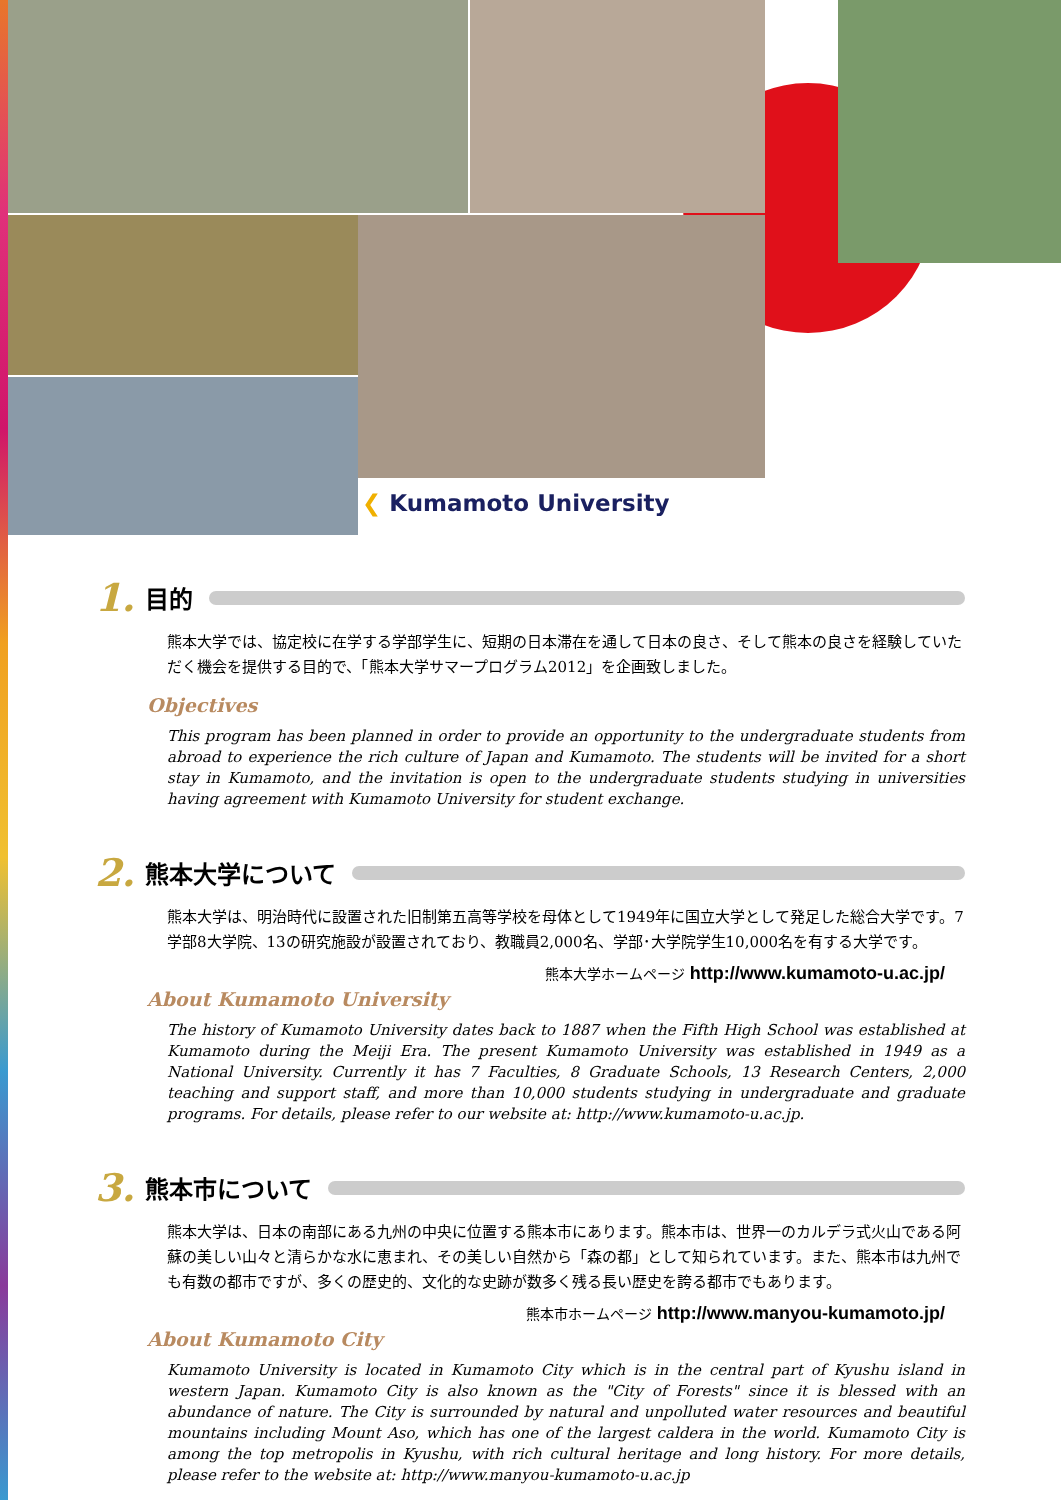❮ Kumamoto University
1. 目的
熊本大学では、協定校に在学する学部学生に、短期の日本滞在を通して日本の良さ、そして熊本の良さを経験していただく機会を提供する目的で、「熊本大学サマープログラム2012」を企画致しました。
Objectives
This program has been planned in order to provide an opportunity to the undergraduate students from abroad to experience the rich culture of Japan and Kumamoto. The students will be invited for a short stay in Kumamoto, and the invitation is open to the undergraduate students studying in universities having agreement with Kumamoto University for student exchange.
2. 熊本大学について
熊本大学は、明治時代に設置された旧制第五高等学校を母体として1949年に国立大学として発足した総合大学です。7学部8大学院、13の研究施設が設置されており、教職員2,000名、学部･大学院学生10,000名を有する大学です。
熊本大学ホームページ http://www.kumamoto-u.ac.jp/
About Kumamoto University
The history of Kumamoto University dates back to 1887 when the Fifth High School was established at Kumamoto during the Meiji Era. The present Kumamoto University was established in 1949 as a National University. Currently it has 7 Faculties, 8 Graduate Schools, 13 Research Centers, 2,000 teaching and support staff, and more than 10,000 students studying in undergraduate and graduate programs. For details, please refer to our website at: http://www.kumamoto-u.ac.jp.
3. 熊本市について
熊本大学は、日本の南部にある九州の中央に位置する熊本市にあります。熊本市は、世界一のカルデラ式火山である阿蘇の美しい山々と清らかな水に恵まれ、その美しい自然から「森の都」として知られています。また、熊本市は九州でも有数の都市ですが、多くの歴史的、文化的な史跡が数多く残る長い歴史を誇る都市でもあります。
熊本市ホームページ http://www.manyou-kumamoto.jp/
About Kumamoto City
Kumamoto University is located in Kumamoto City which is in the central part of Kyushu island in western Japan. Kumamoto City is also known as the "City of Forests" since it is blessed with an abundance of nature. The City is surrounded by natural and unpolluted water resources and beautiful mountains including Mount Aso, which has one of the largest caldera in the world. Kumamoto City is among the top metropolis in Kyushu, with rich cultural heritage and long history. For more details, please refer to the website at: http://www.manyou-kumamoto-u.ac.jp